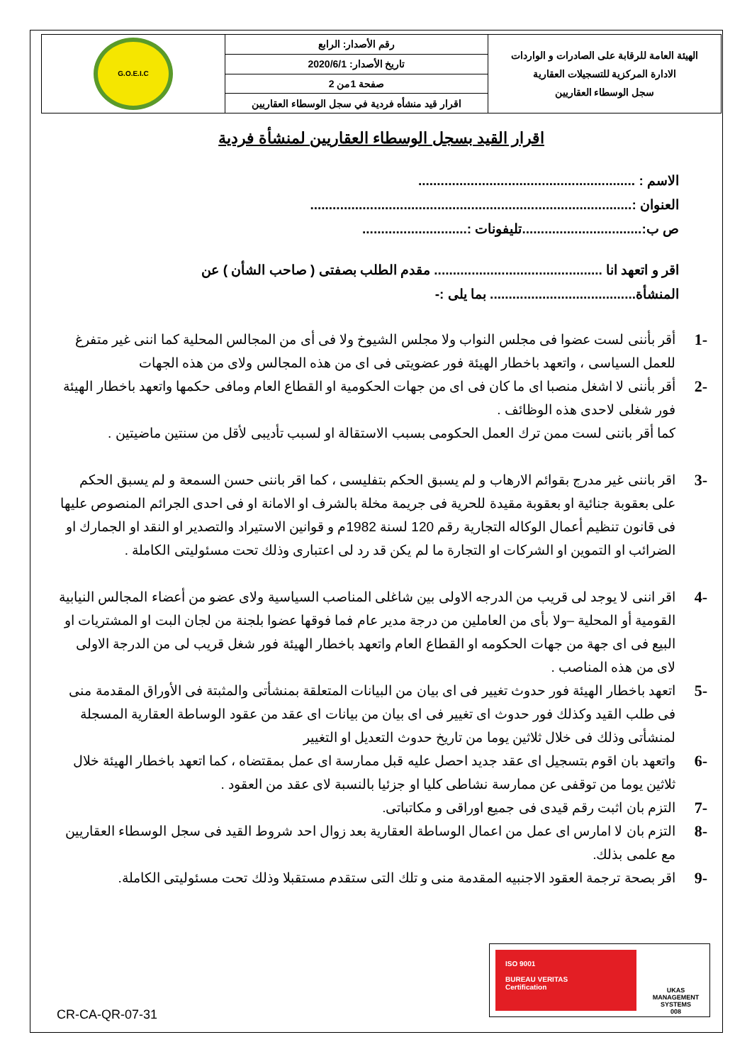| الهيئة العامة للرقابة على الصادرات و الواردات الادارة المركزية للتسجيلات العقارية سجل الوسطاء العقاريين | رقم الأصدار: الرابع | G.O.E.I.C |
| | تاريخ الأصدار: 2020/6/1 | |
| | صفحة 1من 2 | |
| | اقرار قيد منشأه فردية في سجل الوسطاء العقاريين | |
اقرار القيد بسجل الوسطاء العقاريين لمنشأة فردية
الاسم : ..........................................................
العنوان :......................................................................................
ص ب:................................تليفونات :............................
اقر و اتعهد انا ............................................. مقدم الطلب بصفتى ( صاحب الشأن ) عن المنشأة....................................... بما يلى :-
-1 أقر بأننى لست عضوا فى مجلس النواب ولا مجلس الشيوخ ولا فى أى من المجالس المحلية كما اننى غير متفرغ للعمل السياسى ، واتعهد باخطار الهيئة فور عضويتى فى اى من هذه المجالس ولاى من هذه الجهات
-2 أقر بأننى لا اشغل منصبا اى ما كان فى اى من جهات الحكومية او القطاع العام ومافى حكمها واتعهد باخطار الهيئة فور شغلى لاحدى هذه الوظائف .
كما أقر باننى لست ممن ترك العمل الحكومى بسبب الاستقالة او لسبب تأديبى لأقل من سنتين ماضيتين .
-3 اقر باننى غير مدرج بقوائم الارهاب و لم يسبق الحكم بتفليسى ، كما اقر باننى حسن السمعة و لم يسبق الحكم على بعقوبة جنائية او بعقوبة مقيدة للحرية فى جريمة مخلة بالشرف او الامانة او فى احدى الجرائم المنصوص عليها فى قانون تنظيم أعمال الوكاله التجارية رقم 120 لسنة 1982م و قوانين الاستيراد والتصدير او النقد او الجمارك او الضرائب او التموين او الشركات او التجارة ما لم يكن قد رد لى اعتبارى وذلك تحت مسئوليتى الكاملة .
-4 اقر اننى لا يوجد لى قريب من الدرجه الاولى بين شاغلى المناصب السياسية ولاى عضو من أعضاء المجالس النيابية القومية أو المحلية –ولا بأى من العاملين من درجة مدير عام فما فوقها عضوا بلجنة من لجان البت او المشتريات او البيع فى اى جهة من جهات الحكومه او القطاع العام واتعهد باخطار الهيئة فور شغل قريب لى من الدرجة الاولى لاى من هذه المناصب .
-5 اتعهد باخطار الهيئة فور حدوث تغيير فى اى بيان من البيانات المتعلقة بمنشأتى والمثبتة فى الأوراق المقدمة منى فى طلب القيد وكذلك فور حدوث اى تغيير فى اى بيان من بيانات اى عقد من عقود الوساطة العقارية المسجلة لمنشأتى وذلك فى خلال ثلاثين يوما من تاريخ حدوث التعديل او التغيير
-6 واتعهد بان اقوم بتسجيل اى عقد جديد احصل عليه قبل ممارسة اى عمل بمقتضاه ، كما اتعهد باخطار الهيئة خلال ثلاثين يوما من توقفى عن ممارسة نشاطى كليا او جزئيا بالنسبة لاى عقد من العقود .
-7 التزم بان اثبت رقم قيدى فى جميع اوراقى و مكاتباتى.
-8 التزم بان لا امارس اى عمل من اعمال الوساطة العقارية بعد زوال احد شروط القيد فى سجل الوسطاء العقاريين مع علمى بذلك.
-9 اقر بصحة ترجمة العقود الاجنبيه المقدمة منى و تلك التى ستقدم مستقبلا وذلك تحت مسئوليتى الكاملة.
ISO 9001
BUREAU VERITAS
Certification
UKAS
MANAGEMENT SYSTEMS
008
CR-CA-QR-07-31